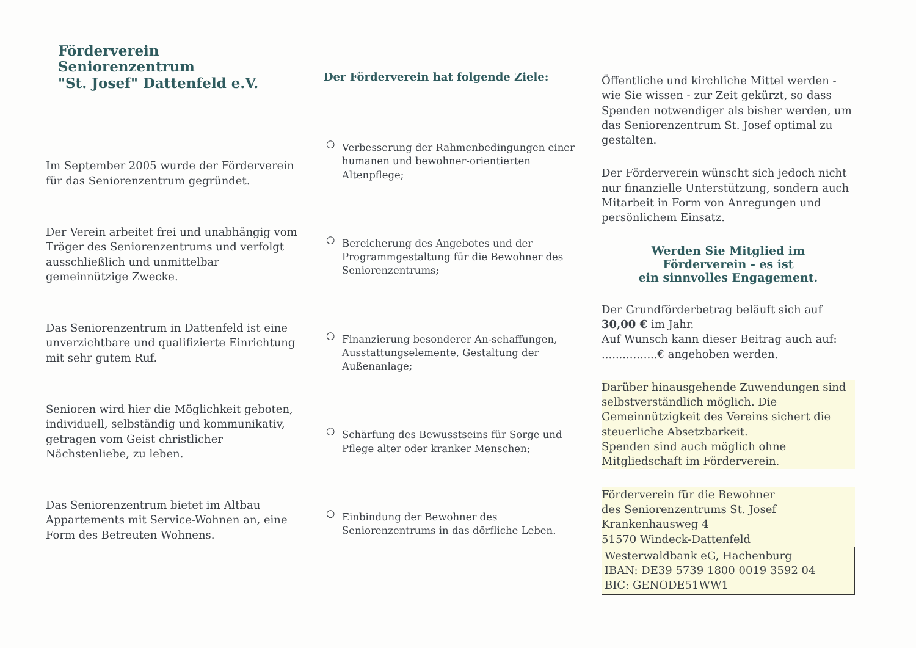Förderverein Seniorenzentrum
"St. Josef" Dattenfeld e.V.
Im September 2005 wurde der Förderverein für das Seniorenzentrum gegründet.
Der Verein arbeitet frei und unabhängig vom Träger des Seniorenzentrums und verfolgt ausschließlich und unmittelbar gemeinnützige Zwecke.
Das Seniorenzentrum in Dattenfeld ist eine unverzichtbare und qualifizierte Einrichtung mit sehr gutem Ruf.
Senioren wird hier die Möglichkeit geboten, individuell, selbständig und kommunikativ, getragen vom Geist christlicher Nächstenliebe, zu leben.
Das Seniorenzentrum bietet im Altbau Appartements mit Service-Wohnen an, eine Form des Betreuten Wohnens.
Der Förderverein hat folgende Ziele:
○ Verbesserung der Rahmenbedingungen einer humanen und bewohner-orientierten Altenpflege;
○ Bereicherung des Angebotes und der Programmgestaltung für die Bewohner des Seniorenzentrums;
○ Finanzierung besonderer An-schaffungen, Ausstattungselemente, Gestaltung der Außenanlage;
○ Schärfung des Bewusstseins für Sorge und Pflege alter oder kranker Menschen;
○ Einbindung der Bewohner des Seniorenzentrums in das dörfliche Leben.
Öffentliche und kirchliche Mittel werden - wie Sie wissen - zur Zeit gekürzt, so dass Spenden notwendiger als bisher werden, um das Seniorenzentrum St. Josef optimal zu gestalten.
Der Förderverein wünscht sich jedoch nicht nur finanzielle Unterstützung, sondern auch Mitarbeit in Form von Anregungen und persönlichem Einsatz.
Werden Sie Mitglied im
Förderverein - es ist
ein sinnvolles Engagement.
Der Grundförderbetrag beläuft sich auf 30,00 € im Jahr.
Auf Wunsch kann dieser Beitrag auch auf: ................€ angehoben werden.
Darüber hinausgehende Zuwendungen sind selbstverständlich möglich. Die Gemeinnützigkeit des Vereins sichert die steuerliche Absetzbarkeit.
Spenden sind auch möglich ohne Mitgliedschaft im Förderverein.
Förderverein für die Bewohner
des Seniorenzentrums St. Josef
Krankenhausweg 4
51570 Windeck-Dattenfeld
Westerwaldbank eG, Hachenburg
IBAN: DE39 5739 1800 0019 3592 04
BIC: GENODE51WW1